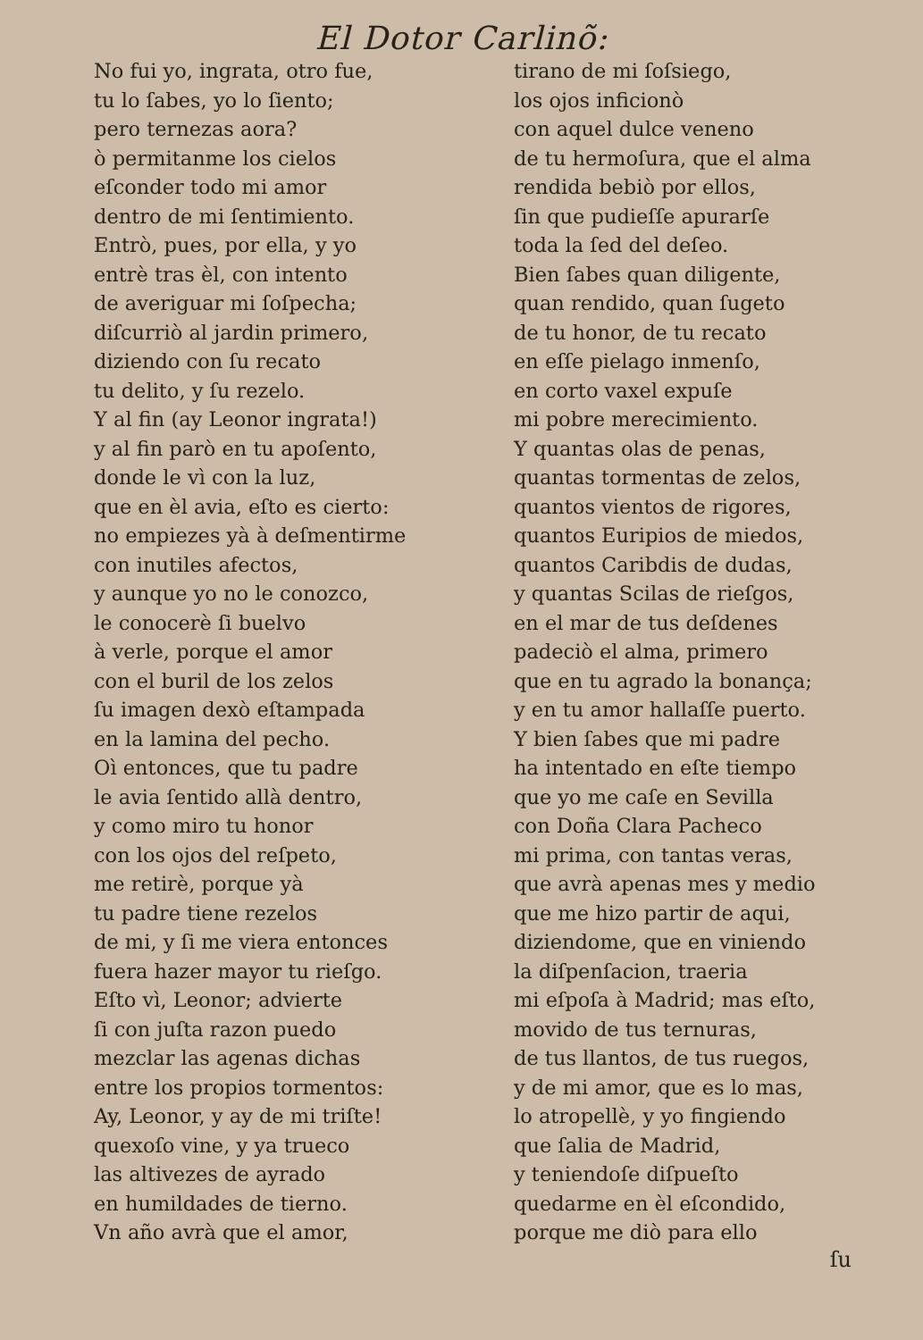El Dotor Carlinõ:
No fui yo, ingrata, otro fue,
tu lo ſabes, yo lo ſiento;
pero ternezas aora?
ò permitanme los cielos
eſconder todo mi amor
dentro de mi ſentimiento.
Entrò, pues, por ella, y yo
entrè tras èl, con intento
de averiguar mi ſoſpecha;
diſcurriò al jardin primero,
diziendo con ſu recato
tu delito, y ſu rezelo.
Y al fin (ay Leonor ingrata!)
y al fin parò en tu apoſento,
donde le vì con la luz,
que en èl avia, eſto es cierto:
no empiezes yà à deſmentirme
con inutiles afectos,
y aunque yo no le conozco,
le conocerè ſi buelvo
à verle, porque el amor
con el buril de los zelos
ſu imagen dexò eſtampada
en la lamina del pecho.
Oì entonces, que tu padre
le avia ſentido allà dentro,
y como miro tu honor
con los ojos del reſpeto,
me retirè, porque yà
tu padre tiene rezelos
de mi, y ſi me viera entonces
fuera hazer mayor tu rieſgo.
Eſto vì, Leonor; advierte
ſi con juſta razon puedo
mezclar las agenas dichas
entre los propios tormentos:
Ay, Leonor, y ay de mi triſte!
quexoſo vine, y ya trueco
las altivezes de ayrado
en humildades de tierno.
Vn año avrà que el amor,
tirano de mi ſoſsiego,
los ojos inficionò
con aquel dulce veneno
de tu hermoſura, que el alma
rendida bebiò por ellos,
ſin que pudieſſe apurarſe
toda la ſed del deſeo.
Bien ſabes quan diligente,
quan rendido, quan ſugeto
de tu honor, de tu recato
en eſſe pielago inmenſo,
en corto vaxel expuſe
mi pobre merecimiento.
Y quantas olas de penas,
quantas tormentas de zelos,
quantos vientos de rigores,
quantos Euripios de miedos,
quantos Caribdis de dudas,
y quantas Scilas de rieſgos,
en el mar de tus deſdenes
padeciò el alma, primero
que en tu agrado la bonança;
y en tu amor hallaſſe puerto.
Y bien ſabes que mi padre
ha intentado en eſte tiempo
que yo me caſe en Sevilla
con Doña Clara Pacheco
mi prima, con tantas veras,
que avrà apenas mes y medio
que me hizo partir de aqui,
diziendome, que en viniendo
la diſpenſacion, traeria
mi eſpoſa à Madrid; mas eſto,
movido de tus ternuras,
de tus llantos, de tus ruegos,
y de mi amor, que es lo mas,
lo atropellè, y yo fingiendo
que ſalia de Madrid,
y teniendoſe diſpueſto
quedarme en èl eſcondido,
porque me diò para ello
ſu